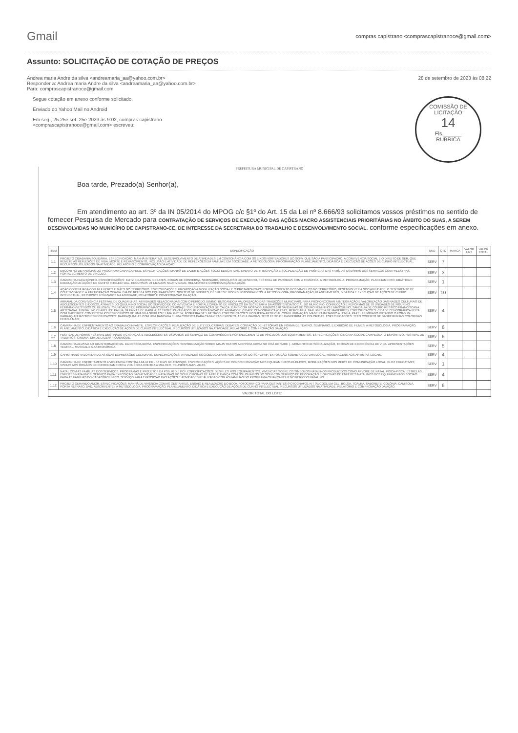Gmail
compras capistrano <comprascapistranoce@gmail.com>
Assunto: SOLICITAÇÃO DE COTAÇÃO DE PREÇOS
Andrea maria Andre da silva <andreamaria_aa@yahoo.com.br>
Responder a: Andrea maria Andre da silva <andreamaria_aa@yahoo.com.br>
Para: comprascapistranoce@gmail.com
28 de setembro de 2023 às 08:22
COMISSÃO DE LICITAÇÃO
14
Fls.______
RUBRICA
Segue cotação em anexo conforme solicitado.
Enviado do Yahoo Mail no Android
Em seg., 25 25e set. 25e 2023 às 9:02, compras capistrano
<comprascapistranoce@gmail.com> escreveu:
PREFEITURA MUNICIPAL DE CAPISTRANO
Boa tarde, Prezado(a) Senhor(a),
Em atendimento ao art. 3º da IN 05/2014 do MPOG c/c §1º do Art. 15 da Lei nº 8.666/93 solicitamos vossos préstimos no sentido de fornecer Pesquisa de Mercado para CONTRATAÇÃO DE SERVIÇOS DE EXECUÇÃO DAS AÇÕES MACRO ASSISTENCIAIS PRIORITÁRIAS NO ÂMBITO DO SUAS, A SEREM DESENVOLVIDAS NO MUNICÍPIO DE CAPISTRANO-CE, DE INTERESSE DA SECRETARIA DO TRABALHO E DESENVOLVIMENTO SOCIAL. conforme especificações em anexo.
| ITEM | ESPECIFICAÇÃO | UND | QTD | MARCA | VALOR UNT | VALOR TOTAL |
| --- | --- | --- | --- | --- | --- | --- |
| 1.1 | PROJETO CIDADANIA SOLIDÁRIA. ESPECIFICAÇÃO: MANHÃ INTERATIVA. DESENVOLVIMENTO DE ATIVIDADES EM CONSONÂNCIA COM OS EIXOS NORTEADORES DO SCFV, QUE SÃO A PARTICIPAÇÃO, A CONVIVÊNCIA SOCIAL E O DIREITO DE SER, QUE REMETE AS REFLEXÕES DE VIDA, MORTE E RENASCIMENTO, INCLUSÃO E ATIVIDADE DE REFLEXÕES EM FAMÍLIA E EM SOCIEDADE. A METODOLOGIA, PROGRAMAÇÃO, PLANEJAMENTO, DIDÁTICA E EXECUÇÃO DE AÇÕES DE CUNHO INTELECTUAL, RECURSOS UTILIZADOS NA ATIVIDADE, RELATÓRIO E COMPROVAÇÃO DA AÇÃO | SERV | 7 | | | |
| 1.2 | ENCONTRO DE FAMÍLIAS DO PROGRAMA CRIANÇA FELIZ. ESPECIFICAÇÕES: MANHÃ DE LAZER E AÇÕES SOCIO EDUCATIVAS, EVENTO DE INTEGRAÇÃO E SOCIALIZAÇÃO DE VIVÊNCIAS DAS FAMÍLIAS USUÁRIAS DOS SERVIÇOS COM PALESTRAS, FORTALECIMENTO DE VÍNCULO. | SERV | 3 | | | |
| 1.3 | CAMPANHA FAÇA BONITO. ESPECIFICAÇÕES: BLITZ EDUCATIVA, DEBATES, RODAS DE CONVERSA, SEMINÁRIO, CONCURSO DE DESENHO, FESTIVAL DE PARÓDIAS COM A TEMÁTICA. A METODOLOGIA, PROGRAMAÇÃO, PLANEJAMENTO, DIDÁTICA E EXECUÇÃO DE AÇÕES DE CUNHO INTELECTUAL, RECURSOS UTILIZADOS NA ATIVIDADE, RELATÓRIO E COMPROVAÇÃO DA AÇÃO. | SERV | 1 | | | |
| 1.4 | AÇÃO CONTINUADA COM MULHERES E MÃES NO TERRITÓRIO. ESPECIFICAÇÕES: PROMOÇÃO A MOBILIZAÇÃO SOCIAL E O PROTAGONISMO; FORTALECIMENTO DOS VÍNCULOS NO TERRITÓRIO, DESENVOLVER A SOCIABILIDADE, O SENTIMENTO DE COLETIVIDADE E A PARTICIPAÇÃO CIDADÃ. DIA DE BELEZA NOS EQUIPAMENTOS, SORTEIO DE BRINDES, DESFILES E BOOKS FOTOGRÁFICOS. A METODOLOGIA, PROGRAMAÇÃO, PLANEJAMENTO, DIDÁTICA E EXECUÇÃO DE AÇÕES DE CUNHO INTELECTUAL, RECURSOS UTILIZADOS NA ATIVIDADE, RELATÓRIO E COMPROVAÇÃO DA AÇÃO. | SERV | 10 | | | |
| 1.5 | ARRAIAL DA CONVIVÊNCIA FESTIVAL DE QUADRILHAS. ATIVIDADES RELACIONADAS COM O PERÍODO JUNINO, BUSCANDO A VALORIZAÇÃO DAS TRADIÇÕES MUNICIPAIS, PARA PROPORCIONAR A INTEGRAÇÃO E VALORIZAÇÃO DAS RAÍZES CULTURAIS DE ADOLESCENTES E IDOSOS, ATRAVÉS DO QUIJUNINO SOCIAL DO SERVIÇO DE CONVIVÊNCIA E FORTALECIMENTO DE VÍNCULOS DA SECRETARIA DA ASSISTÊNCIA SOCIAL DO MUNICÍPIO. CONFECÇÃO E REFORMAS DE 70 UNIDADES DE FIGURINO FEMININO (VESTIDOS OU BLUSAS), 70 UNIDADES DE FIGURINO MASCULINO (CAMISA) E 70 CUSTOMIZAÇÃO DE CALÇA JEANS COM MOTIVOS JUNINOS 140 SANDÁLIAS DE COURO FEMININO E MASCULINO, SANDÁLIA DE COURO RÚSTICO FRANCISCANA ARTESANAL JUNINA; 140 CHAPÉU DE PALHA; 04 FAIXAS DE RAINHA; 10 TROFÉUS VARIADOS; 04 CONTRATAÇÃO DE ANIMADOR; CIDADE CENOGRÁFICA (CASAS, MERCEARIA, BAR, IGREJA DE MADEIRITE). ESPECIFICAÇÕES: CIDADE CENOGRÁFICA FEITA COM MADEIRITE COM DESENHOS ESPECÍFICOS DE UMA VILA SIMPLES E UMA IGREJA; FOGUEIRA DE 5 METROS. ESPECIFICAÇÕES: FOGUEIRA ARTIFICIAL COM ILUMINAÇÃO, MADEIRA IMITANDO A LENHA, PAPEL ILUMINADO IMITANDO O FOGO; 04 BARRAQUINHAS 3X3 ESPECIFICACOES: BARRAQUINHAS COM UMA BANCADA E UMA COBERTA PARA CADA CRAS EXPOR SUAS CULINÁRIAS; TETO FEITO DE BANDEIRINHAS COLORIDAS. ESPECIFICACOES: TETO COBERTO DE BANDEIRINHAS COLORIDAS FEITO A MÃO; | SERV | 4 | | | |
| 1.6 | CAMPANHA DE ENFRENTAMENTO AO TRABALHO INFANTIL. ESPECIFICAÇÕES: REALIZAÇÃO DE BLITZ EDUCATIVAS, DEBATES, CONTAÇÃO DE HISTÓRIAS EM FORMA DE TEATRO, SEMINÁRIO, E EXIBIÇÃO DE FILMES. A METODOLOGIA, PROGRAMAÇÃO, PLANEJAMENTO, DIDÁTICA E EXECUÇÃO DE AÇÕES DE CUNHO INTELECTUAL, RECURSOS UTILIZADOS NA ATIVIDADE, RELATÓRIO E COMPROVAÇÃO DA AÇÃO. | SERV | 6 | | | |
| 1.7 | FESTIVAL DE FÉRIAS FESTIVAL DESTINADO A CRIANÇAS E ADOLESCENTES USUÁRIOS DO SERVIÇO DE CONVIVÊNCIA E FORTALECIMENTO DE VÍNCULOS DOS EQUIPAMENTOS. ESPECIFICAÇÕES: GINCANA SOCIAL CAMPEONATO ESPORTIVO, FESTIVAL DE TALENTOS, CINEMA, DIA DE LAZER/ PIQUENIQUE. | SERV | 6 | | | |
| 1.8 | CAMPANHA ALUSIVA AO DIA INTERNACIONAL DA PESSOA IDOSA. ESPECIFICAÇÕES: SENSIBILIZAÇÃO SOBRE MAUS TRATOS A PESSOA IDOSA NO CHÁ DO SABE ( - MOMENTO DE SOCIALIZAÇÃO, TROCAS DE EXPERIÊNCIA DE VIDA, APRESENTAÇÕES TEATRAL, MUSICAL E GASTRONÔMICA. | SERV | 5 | | | |
| 1.9 | CAPISTRANO VALORIZANDO AS SUAS EXPRESSÕES CULTURAIS. ESPECIFICAÇÕES: ATIVIDADES SOCIOEDUCATIVAS NOS GRUPOS DO SCFV/PAIF, EXPOSIÇÃO SOBRE A CULTURA LOCAL, HOMENAGENS AOS ARTISTAS LOCAIS. | SERV | 4 | | | |
| 1.10 | CAMPANHA DE ENFRETAMENTO A VIOLÊNCIA CONTRA A MULHER - 16 DIAS DE ATIVISMO. ESPECIFICAÇÕES: AÇÕES DE CONSCIENTIZAÇÃO NOS EQUIPAMENTOS PÚBLICOS, MOBILIZAÇÕES NOS MEIOS DE COMUNICAÇÃO LOCAL; BLITZ EDUCATIVAS; VISITAS AOS ÓRGÃOS DE ENFRENTAMENTO A VIOLÊNCIA CONTRA A MULHER, REUNIÕES AMPLIADAS. | SERV | 1 | | | |
| 1.11 | NATAL COM AS FAMÍLIAS DOS SERVIÇOS, PROGRAMAS E PROJETOS DA PSB, IGD E PCF. ESPECIFICAÇÕES: DESFILES NOS EQUIPAMENTOS, VIVENCIAS SOBRE OS SÍMBOLOS NATALINOS PRODUZIDOS COMO ARVORE DE NATAL, PISCA-PISCA, ESTRELAS, ENFEITES NATALINOS. SERVIÇO PARA EXPOSIÇÃO DAS ATIVIDADES NATALINAS DO SCFV, OFICINAS DE ARTE E DANÇA COM OS USUÁRIOS DO SCFV COM SERVIÇO DE DECORAÇÃO E OFICINAS DE ENFEITES NATALINOS DOS EQUIPAMENTOS SOCIAIS PARA AS FAMÍLIAS DO CADASTRO ÚNICO. SERVIÇO PARA EXPOSIÇÃO DAS AÇÕES E ATIVIDADES REALIZADAS COM AS FAMÍLIAS DO PROGRAMA CRIANÇA FELIZ NO PERÍODO NATALINO. | SERV | 4 | | | |
| 1.12 | PROJETO GERANDO AMOR. ESPECIFICAÇÕES: MANHÃ DE VIVÊNCIA COM AS GESTANTES, ENSAIO E REALIZAÇÃO DO BOOK FOTOGRÁFICO PARA GESTANTES (FOTOGRAFO), KIT (ÁLCOOL EM GEL, BOLSA, TOALHA, SABONETE, COLÔNIA, CAMISOLA, PORTA RETRATO, DVD, ABSORVENTE). A METODOLOGIA, PROGRAMAÇÃO, PLANEJAMENTO, DIDÁTICA E EXECUÇÃO DE AÇÕES DE CUNHO INTELECTUAL, RECURSOS UTILIZADOS NA ATIVIDADE, RELATÓRIO E COMPROVAÇÃO DA AÇÃO. | SERV | 6 | | | |
| VALOR TOTAL DO LOTE: | | | | | | |